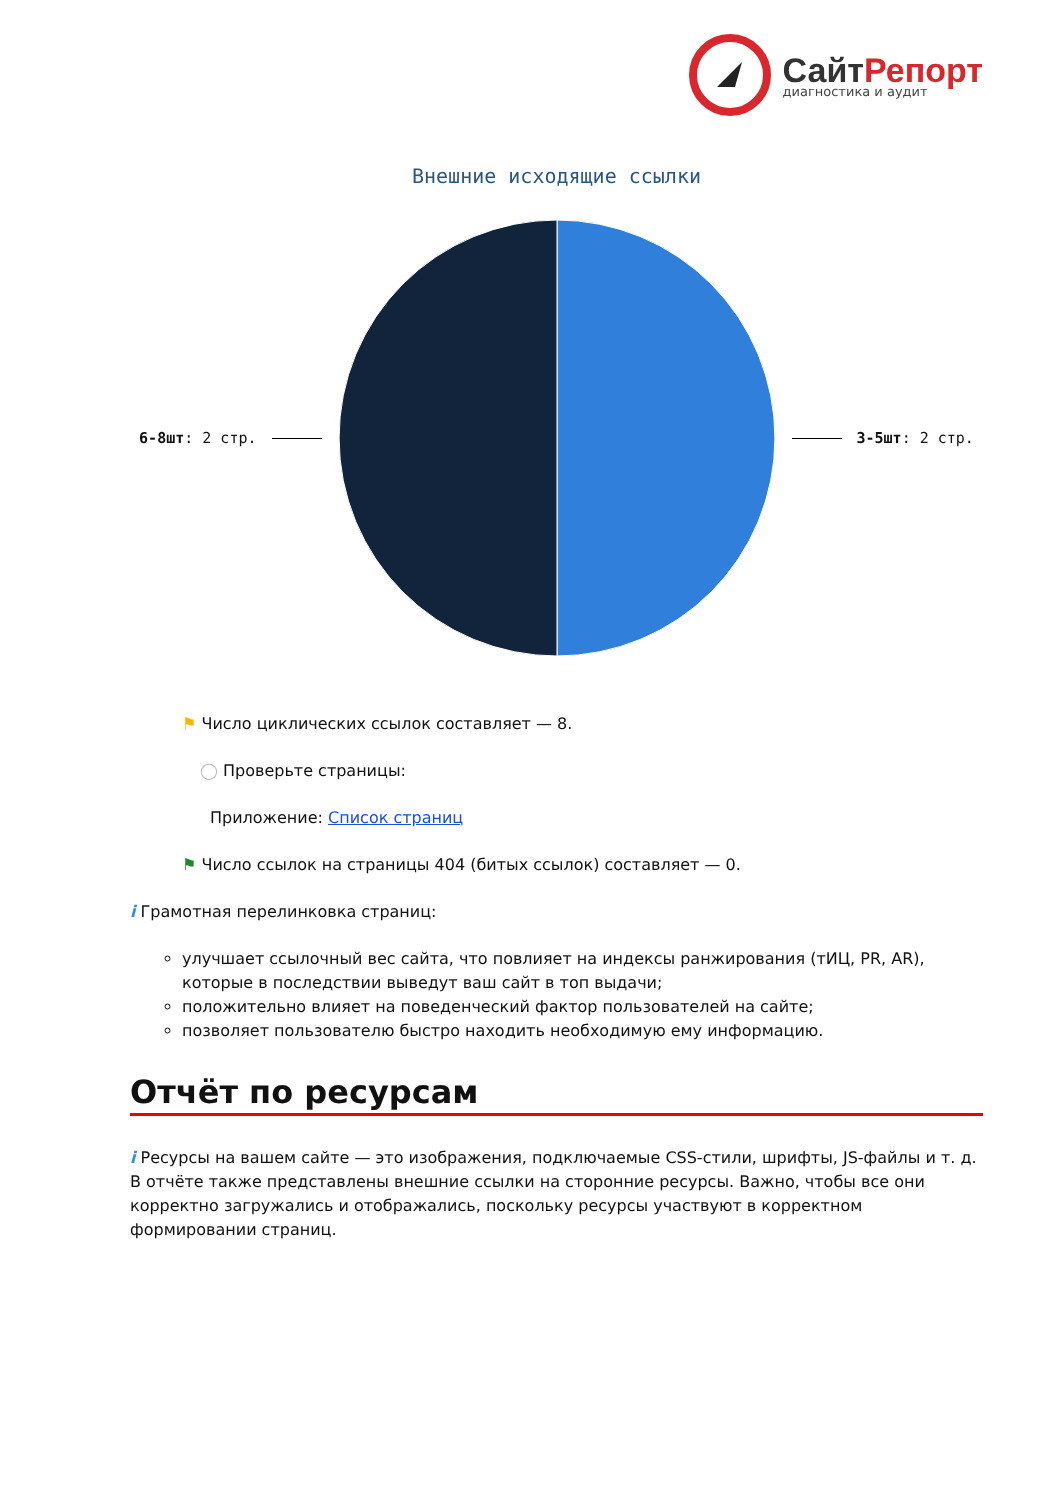СайтРепорт
диагностика и аудит
Внешние исходящие ссылки
6-8шт: 2 стр. 3-5шт: 2 стр.
⚑ Число циклических ссылок составляет — 8.
◯ Проверьте страницы:
Приложение: Список страниц
⚑ Число ссылок на страницы 404 (битых ссылок) составляет — 0.
i Грамотная перелинковка страниц:
улучшает ссылочный вес сайта, что повлияет на индексы ранжирования (тИЦ, PR, AR), которые в последствии выведут ваш сайт в топ выдачи;
положительно влияет на поведенческий фактор пользователей на сайте;
позволяет пользователю быстро находить необходимую ему информацию.
Отчёт по ресурсам
i Ресурсы на вашем сайте — это изображения, подключаемые CSS-стили, шрифты, JS-файлы и т. д. В отчёте также представлены внешние ссылки на сторонние ресурсы. Важно, чтобы все они корректно загружались и отображались, поскольку ресурсы участвуют в корректном формировании страниц.